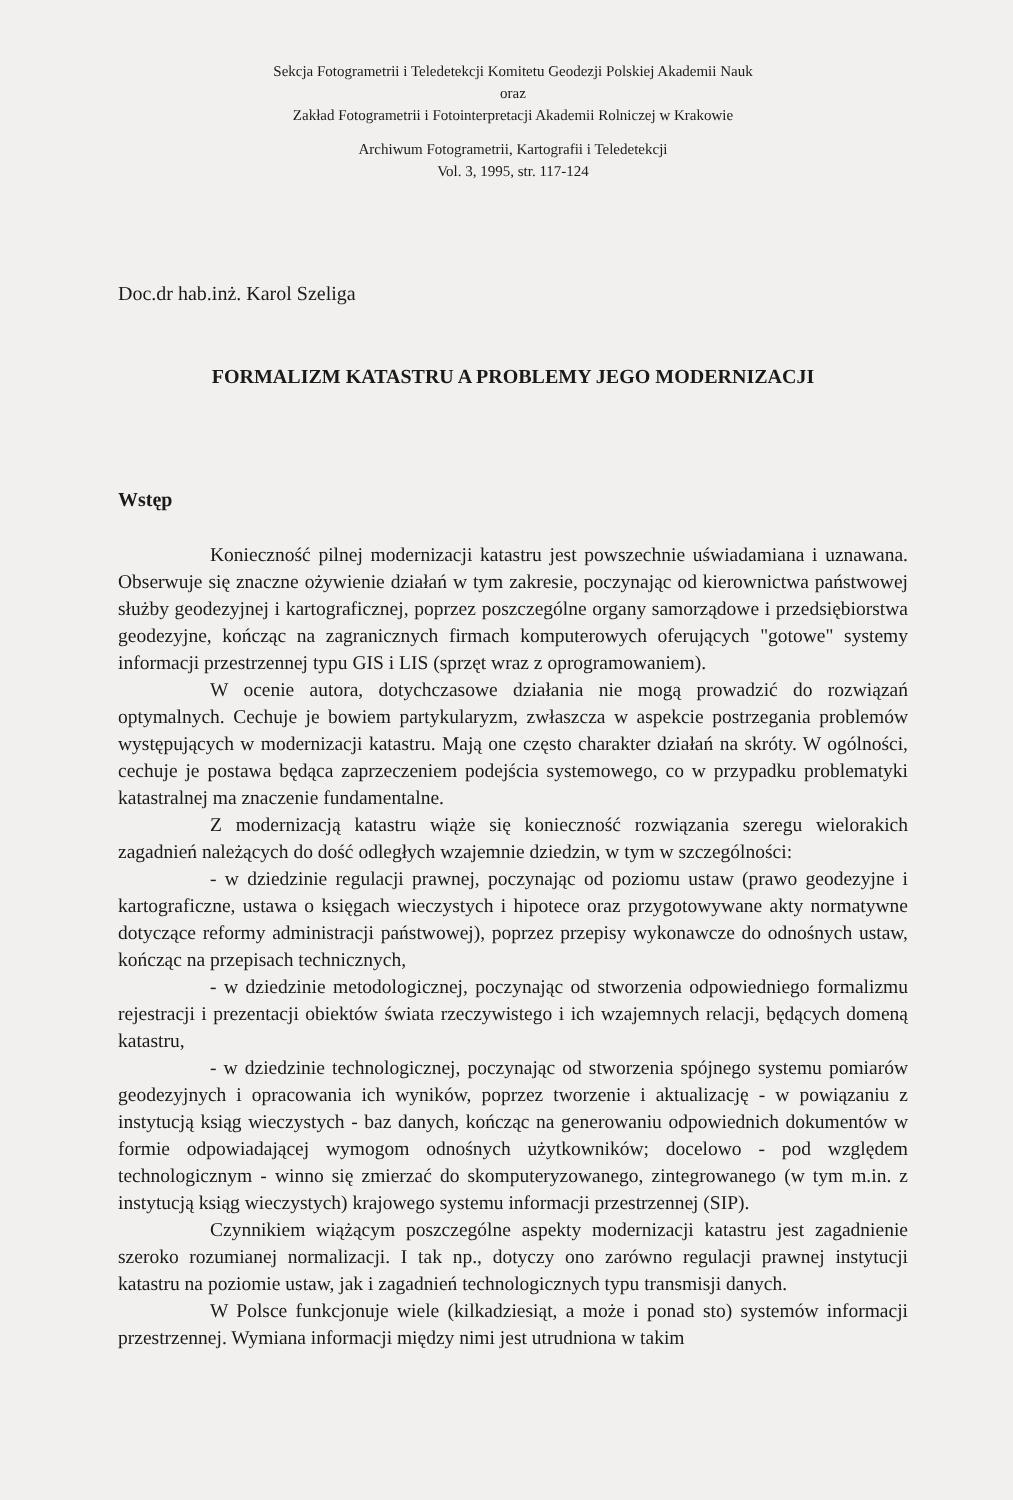Sekcja Fotogrametrii i Teledetekcji Komitetu Geodezji Polskiej Akademii Nauk
oraz
Zakład Fotogrametrii i Fotointerpretacji Akademii Rolniczej w Krakowie
Archiwum Fotogrametrii, Kartografii i Teledetekcji
Vol. 3, 1995, str. 117-124
Doc.dr hab.inż. Karol Szeliga
FORMALIZM KATASTRU A PROBLEMY JEGO MODERNIZACJI
Wstęp
Konieczność pilnej modernizacji katastru jest powszechnie uświadamiana i uznawana. Obserwuje się znaczne ożywienie działań w tym zakresie, poczynając od kierownictwa państwowej służby geodezyjnej i kartograficznej, poprzez poszczególne organy samorządowe i przedsiębiorstwa geodezyjne, kończąc na zagranicznych firmach komputerowych oferujących "gotowe" systemy informacji przestrzennej typu GIS i LIS (sprzęt wraz z oprogramowaniem).
W ocenie autora, dotychczasowe działania nie mogą prowadzić do rozwiązań optymalnych. Cechuje je bowiem partykularyzm, zwłaszcza w aspekcie postrzegania problemów występujących w modernizacji katastru. Mają one często charakter działań na skróty. W ogólności, cechuje je postawa będąca zaprzeczeniem podejścia systemowego, co w przypadku problematyki katastralnej ma znaczenie fundamentalne.
Z modernizacją katastru wiąże się konieczność rozwiązania szeregu wielorakich zagadnień należących do dość odległych wzajemnie dziedzin, w tym w szczególności:
- w dziedzinie regulacji prawnej, poczynając od poziomu ustaw (prawo geodezyjne i kartograficzne, ustawa o księgach wieczystych i hipotece oraz przygotowywane akty normatywne dotyczące reformy administracji państwowej), poprzez przepisy wykonawcze do odnośnych ustaw, kończąc na przepisach technicznych,
- w dziedzinie metodologicznej, poczynając od stworzenia odpowiedniego formalizmu rejestracji i prezentacji obiektów świata rzeczywistego i ich wzajemnych relacji, będących domeną katastru,
- w dziedzinie technologicznej, poczynając od stworzenia spójnego systemu pomiarów geodezyjnych i opracowania ich wyników, poprzez tworzenie i aktualizację - w powiązaniu z instytucją ksiąg wieczystych - baz danych, kończąc na generowaniu odpowiednich dokumentów w formie odpowiadającej wymogom odnośnych użytkowników; docelowo - pod względem technologicznym - winno się zmierzać do skomputeryzowanego, zintegrowanego (w tym m.in. z instytucją ksiąg wieczystych) krajowego systemu informacji przestrzennej (SIP).
Czynnikiem wiążącym poszczególne aspekty modernizacji katastru jest zagadnienie szeroko rozumianej normalizacji. I tak np., dotyczy ono zarówno regulacji prawnej instytucji katastru na poziomie ustaw, jak i zagadnień technologicznych typu transmisji danych.
W Polsce funkcjonuje wiele (kilkadziesiąt, a może i ponad sto) systemów informacji przestrzennej. Wymiana informacji między nimi jest utrudniona w takim